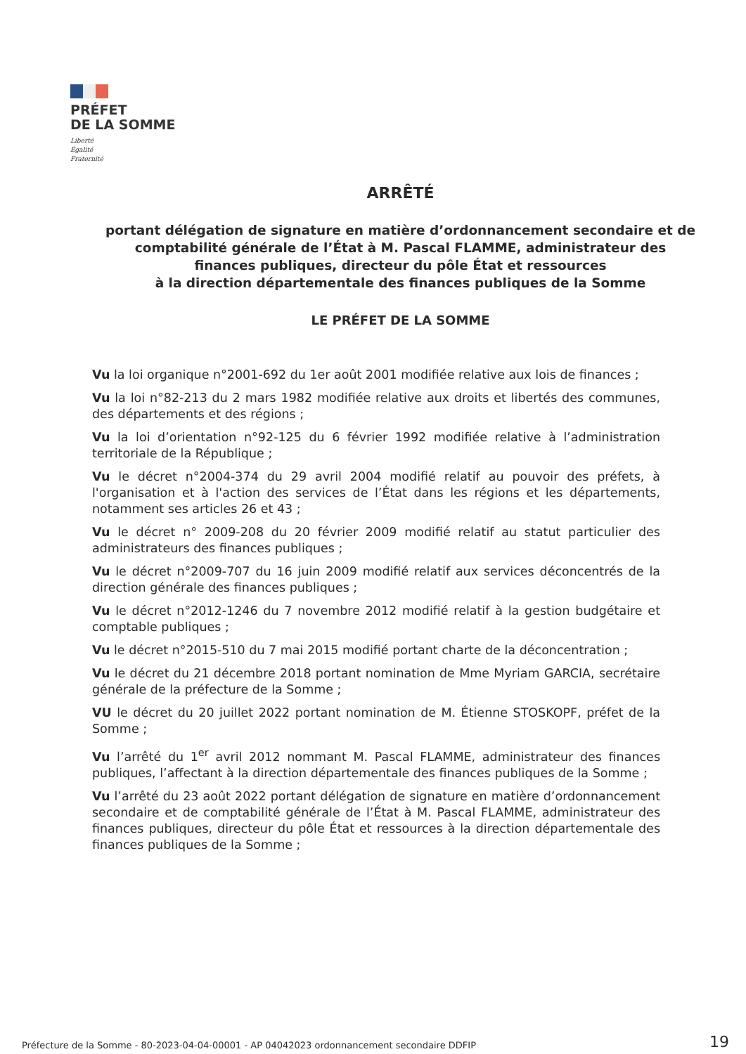PRÉFET
DE LA SOMME
Liberté
Égalité
Fraternité
ARRÊTÉ
portant délégation de signature en matière d’ordonnancement secondaire et de
comptabilité générale de l’État à M. Pascal FLAMME, administrateur des
finances publiques, directeur du pôle État et ressources
à la direction départementale des finances publiques de la Somme
LE PRÉFET DE LA SOMME
Vu la loi organique n°2001-692 du 1er août 2001 modifiée relative aux lois de finances ;
Vu la loi n°82-213 du 2 mars 1982 modifiée relative aux droits et libertés des communes, des départements et des régions ;
Vu la loi d’orientation n°92-125 du 6 février 1992 modifiée relative à l’administration territoriale de la République ;
Vu le décret n°2004-374 du 29 avril 2004 modifié relatif au pouvoir des préfets, à l'organisation et à l'action des services de l’État dans les régions et les départements, notamment ses articles 26 et 43 ;
Vu le décret n° 2009-208 du 20 février 2009 modifié relatif au statut particulier des administrateurs des finances publiques ;
Vu le décret n°2009-707 du 16 juin 2009 modifié relatif aux services déconcentrés de la direction générale des finances publiques ;
Vu le décret n°2012-1246 du 7 novembre 2012 modifié relatif à la gestion budgétaire et comptable publiques ;
Vu le décret n°2015-510 du 7 mai 2015 modifié portant charte de la déconcentration ;
Vu le décret du 21 décembre 2018 portant nomination de Mme Myriam GARCIA, secrétaire générale de la préfecture de la Somme ;
VU le décret du 20 juillet 2022 portant nomination de M. Étienne STOSKOPF, préfet de la Somme ;
Vu l’arrêté du 1<sup>er</sup> avril 2012 nommant M. Pascal FLAMME, administrateur des finances publiques, l’affectant à la direction départementale des finances publiques de la Somme ;
Vu l’arrêté du 23 août 2022 portant délégation de signature en matière d’ordonnancement secondaire et de comptabilité générale de l’État à M. Pascal FLAMME, administrateur des finances publiques, directeur du pôle État et ressources à la direction départementale des finances publiques de la Somme ;
Préfecture de la Somme - 80-2023-04-04-00001 - AP 04042023 ordonnancement secondaire DDFIP
19